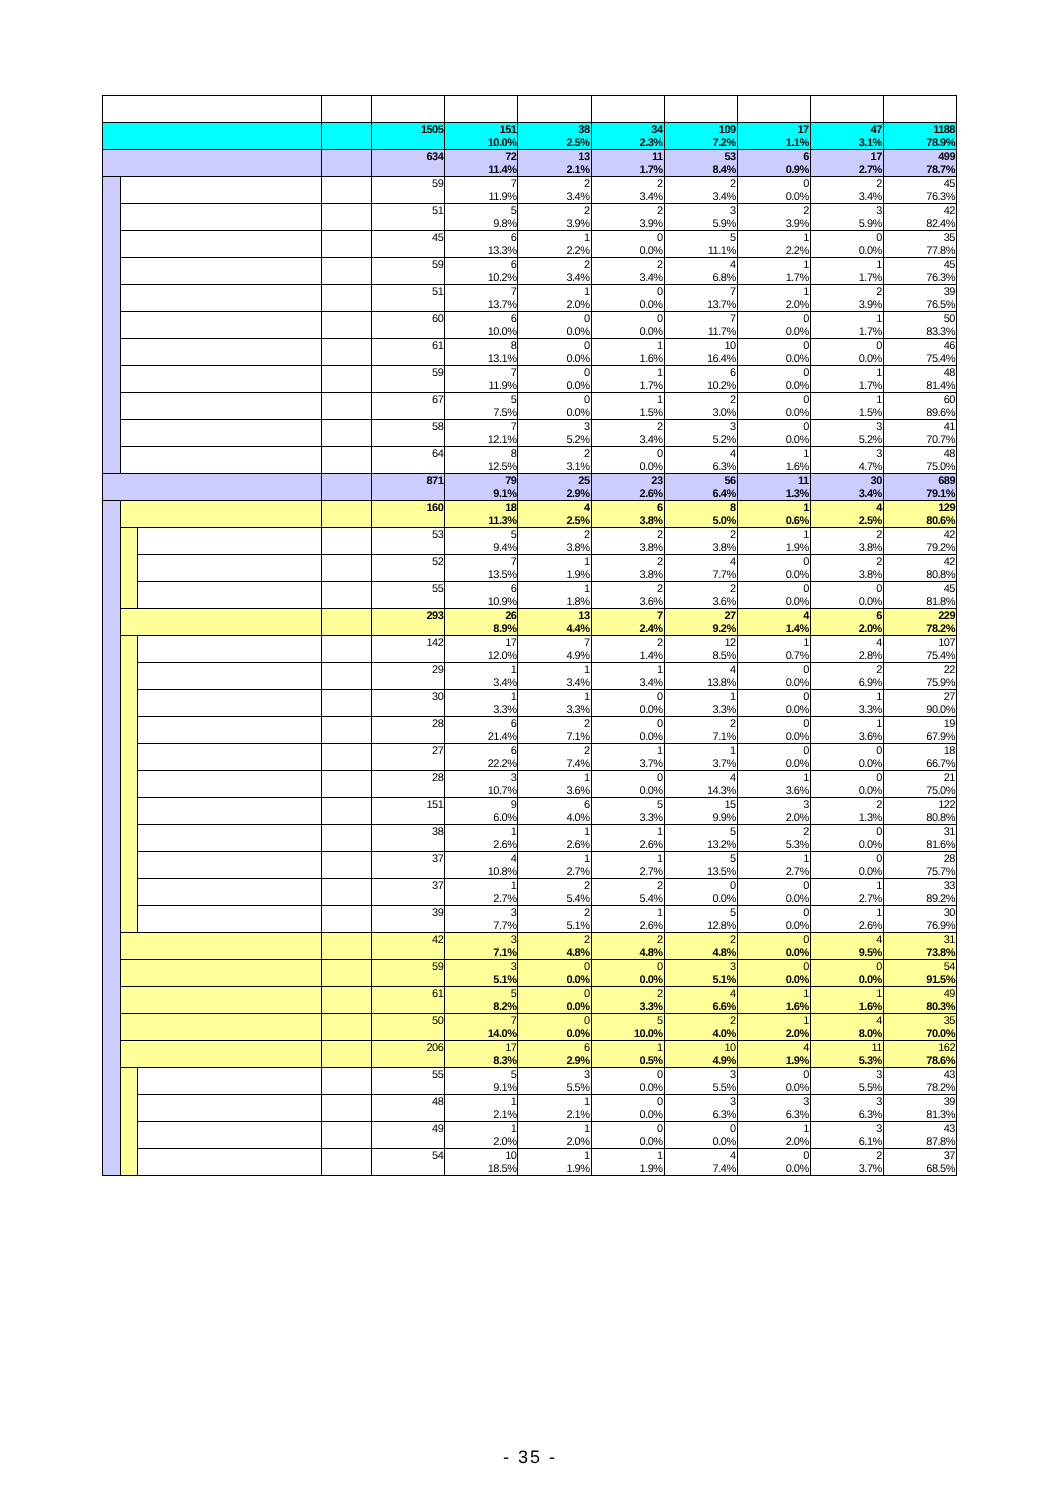| | | | | 1505 | 151 10.0% | 38 2.5% | 34 2.3% | 109 7.2% | 17 1.1% | 47 3.1% | 1188 78.9% |
| | | | | 634 | 72 11.4% | 13 2.1% | 11 1.7% | 53 8.4% | 6 0.9% | 17 2.7% | 499 78.7% |
| | | | | 59 | 7 11.9% | 2 3.4% | 2 3.4% | 2 3.4% | 0 0.0% | 2 3.4% | 45 76.3% |
| | | | | 51 | 5 9.8% | 2 3.9% | 2 3.9% | 3 5.9% | 2 3.9% | 3 5.9% | 42 82.4% |
| | | | | 45 | 6 13.3% | 1 2.2% | 0 0.0% | 5 11.1% | 1 2.2% | 0 0.0% | 35 77.8% |
| | | | | 59 | 6 10.2% | 2 3.4% | 2 3.4% | 4 6.8% | 1 1.7% | 1 1.7% | 45 76.3% |
| | | | | 51 | 7 13.7% | 1 2.0% | 0 0.0% | 7 13.7% | 1 2.0% | 2 3.9% | 39 76.5% |
| | | | | 60 | 6 10.0% | 0 0.0% | 0 0.0% | 7 11.7% | 0 0.0% | 1 1.7% | 50 83.3% |
| | | | | 61 | 8 13.1% | 0 0.0% | 1 1.6% | 10 16.4% | 0 0.0% | 0 0.0% | 46 75.4% |
| | | | | 59 | 7 11.9% | 0 0.0% | 1 1.7% | 6 10.2% | 0 0.0% | 1 1.7% | 48 81.4% |
| | | | | 67 | 5 7.5% | 0 0.0% | 1 1.5% | 2 3.0% | 0 0.0% | 1 1.5% | 60 89.6% |
| | | | | 58 | 7 12.1% | 3 5.2% | 2 3.4% | 3 5.2% | 0 0.0% | 3 5.2% | 41 70.7% |
| | | | | 64 | 8 12.5% | 2 3.1% | 0 0.0% | 4 6.3% | 1 1.6% | 3 4.7% | 48 75.0% |
| | | | | 871 | 79 9.1% | 25 2.9% | 23 2.6% | 56 6.4% | 11 1.3% | 30 3.4% | 689 79.1% |
| | | | | 160 | 18 11.3% | 4 2.5% | 6 3.8% | 8 5.0% | 1 0.6% | 4 2.5% | 129 80.6% |
| | | | | 53 | 5 9.4% | 2 3.8% | 2 3.8% | 2 3.8% | 1 1.9% | 2 3.8% | 42 79.2% |
| | | | | 52 | 7 13.5% | 1 1.9% | 2 3.8% | 4 7.7% | 0 0.0% | 2 3.8% | 42 80.8% |
| | | | | 55 | 6 10.9% | 1 1.8% | 2 3.6% | 2 3.6% | 0 0.0% | 0 0.0% | 45 81.8% |
| | | | | 293 | 26 8.9% | 13 4.4% | 7 2.4% | 27 9.2% | 4 1.4% | 6 2.0% | 229 78.2% |
| | | | | 142 | 17 12.0% | 7 4.9% | 2 1.4% | 12 8.5% | 1 0.7% | 4 2.8% | 107 75.4% |
| | | | | 29 | 1 3.4% | 1 3.4% | 1 3.4% | 4 13.8% | 0 0.0% | 2 6.9% | 22 75.9% |
| | | | | 30 | 1 3.3% | 1 3.3% | 0 0.0% | 1 3.3% | 0 0.0% | 1 3.3% | 27 90.0% |
| | | | | 28 | 6 21.4% | 2 7.1% | 0 0.0% | 2 7.1% | 0 0.0% | 1 3.6% | 19 67.9% |
| | | | | 27 | 6 22.2% | 2 7.4% | 1 3.7% | 1 3.7% | 0 0.0% | 0 0.0% | 18 66.7% |
| | | | | 28 | 3 10.7% | 1 3.6% | 0 0.0% | 4 14.3% | 1 3.6% | 0 0.0% | 21 75.0% |
| | | | | 151 | 9 6.0% | 6 4.0% | 5 3.3% | 15 9.9% | 3 2.0% | 2 1.3% | 122 80.8% |
| | | | | 38 | 1 2.6% | 1 2.6% | 1 2.6% | 5 13.2% | 2 5.3% | 0 0.0% | 31 81.6% |
| | | | | 37 | 4 10.8% | 1 2.7% | 1 2.7% | 5 13.5% | 1 2.7% | 0 0.0% | 28 75.7% |
| | | | | 37 | 1 2.7% | 2 5.4% | 2 5.4% | 0 0.0% | 0 0.0% | 1 2.7% | 33 89.2% |
| | | | | 39 | 3 7.7% | 2 5.1% | 1 2.6% | 5 12.8% | 0 0.0% | 1 2.6% | 30 76.9% |
| | | | | 42 | 3 7.1% | 2 4.8% | 2 4.8% | 2 4.8% | 0 0.0% | 4 9.5% | 31 73.8% |
| | | | | 59 | 3 5.1% | 0 0.0% | 0 0.0% | 3 5.1% | 0 0.0% | 0 0.0% | 54 91.5% |
| | | | | 61 | 5 8.2% | 0 0.0% | 2 3.3% | 4 6.6% | 1 1.6% | 1 1.6% | 49 80.3% |
| | | | | 50 | 7 14.0% | 0 0.0% | 5 10.0% | 2 4.0% | 1 2.0% | 4 8.0% | 35 70.0% |
| | | | | 206 | 17 8.3% | 6 2.9% | 1 0.5% | 10 4.9% | 4 1.9% | 11 5.3% | 162 78.6% |
| | | | | 55 | 5 9.1% | 3 5.5% | 0 0.0% | 3 5.5% | 0 0.0% | 3 5.5% | 43 78.2% |
| | | | | 48 | 1 2.1% | 1 2.1% | 0 0.0% | 3 6.3% | 3 6.3% | 3 6.3% | 39 81.3% |
| | | | | 49 | 1 2.0% | 1 2.0% | 0 0.0% | 0 0.0% | 1 2.0% | 3 6.1% | 43 87.8% |
| | | | | 54 | 10 18.5% | 1 1.9% | 1 1.9% | 4 7.4% | 0 0.0% | 2 3.7% | 37 68.5% |
- 35 -